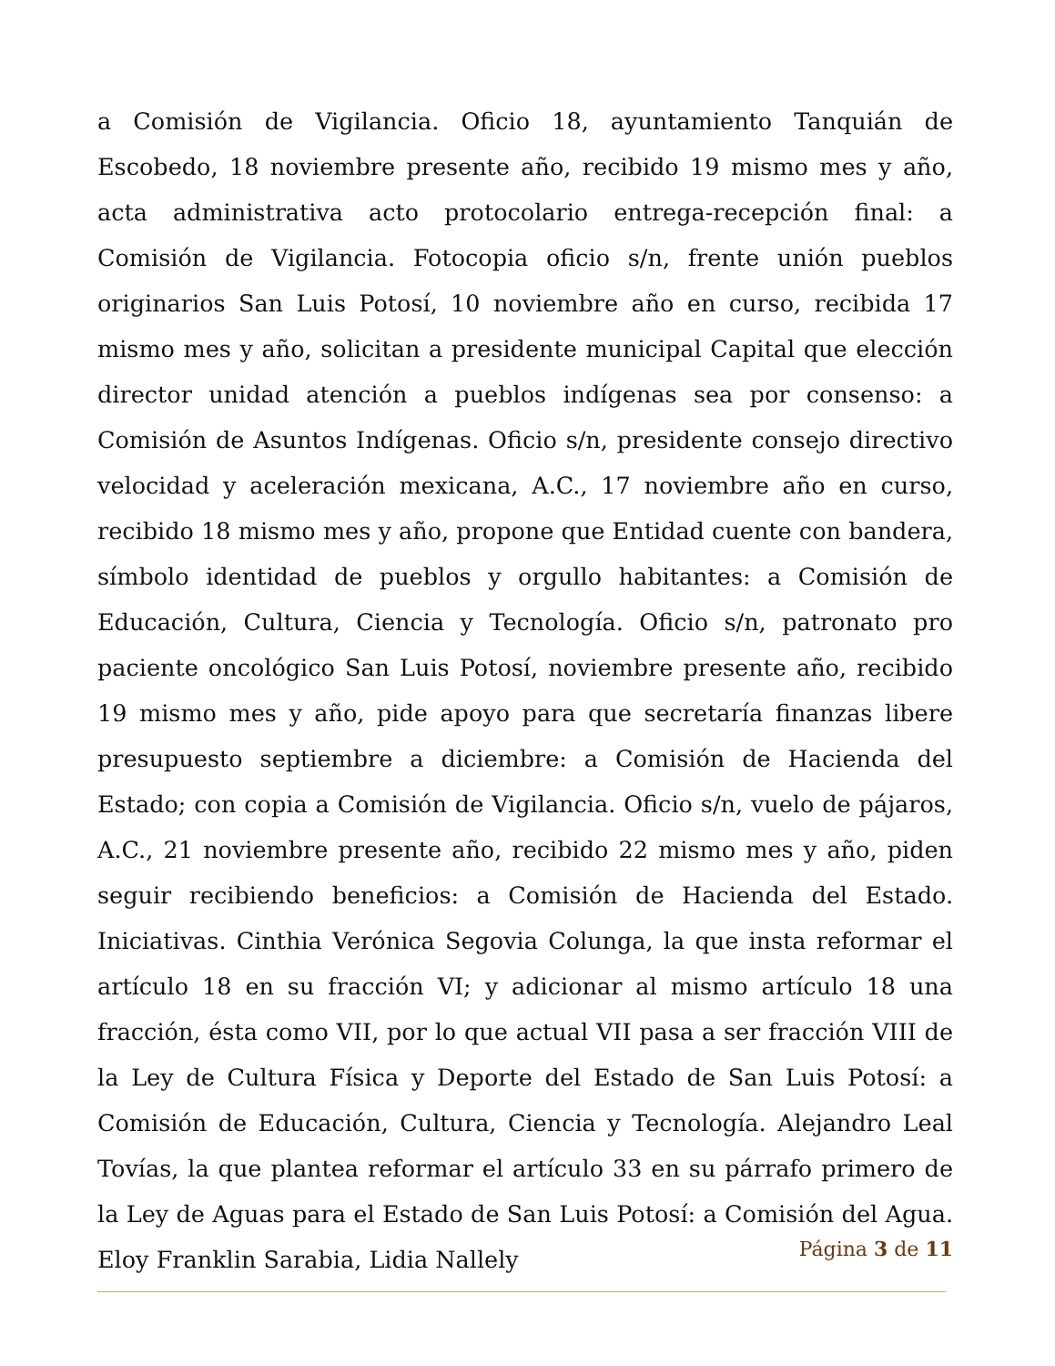a Comisión de Vigilancia. Oficio 18, ayuntamiento Tanquián de Escobedo, 18 noviembre presente año, recibido 19 mismo mes y año, acta administrativa acto protocolario entrega-recepción final: a Comisión de Vigilancia. Fotocopia oficio s/n, frente unión pueblos originarios San Luis Potosí, 10 noviembre año en curso, recibida 17 mismo mes y año, solicitan a presidente municipal Capital que elección director unidad atención a pueblos indígenas sea por consenso: a Comisión de Asuntos Indígenas. Oficio s/n, presidente consejo directivo velocidad y aceleración mexicana, A.C., 17 noviembre año en curso, recibido 18 mismo mes y año, propone que Entidad cuente con bandera, símbolo identidad de pueblos y orgullo habitantes: a Comisión de Educación, Cultura, Ciencia y Tecnología. Oficio s/n, patronato pro paciente oncológico San Luis Potosí, noviembre presente año, recibido 19 mismo mes y año, pide apoyo para que secretaría finanzas libere presupuesto septiembre a diciembre: a Comisión de Hacienda del Estado; con copia a Comisión de Vigilancia. Oficio s/n, vuelo de pájaros, A.C., 21 noviembre presente año, recibido 22 mismo mes y año, piden seguir recibiendo beneficios: a Comisión de Hacienda del Estado. Iniciativas. Cinthia Verónica Segovia Colunga, la que insta reformar el artículo 18 en su fracción VI; y adicionar al mismo artículo 18 una fracción, ésta como VII, por lo que actual VII pasa a ser fracción VIII de la Ley de Cultura Física y Deporte del Estado de San Luis Potosí: a Comisión de Educación, Cultura, Ciencia y Tecnología. Alejandro Leal Tovías, la que plantea reformar el artículo 33 en su párrafo primero de la Ley de Aguas para el Estado de San Luis Potosí: a Comisión del Agua. Eloy Franklin Sarabia, Lidia Nallely
Página 3 de 11